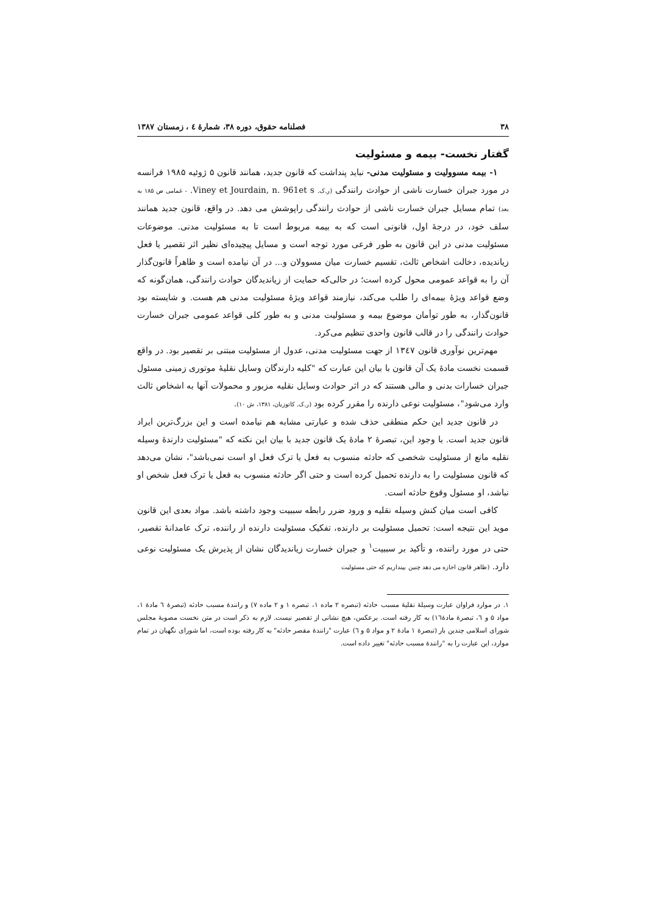۳۸ فصلنامه حقوق، دوره ۳۸، شمارهٔ ٤ ، زمستان ۱۳۸۷
گفتار نخست- بیمه و مسئولیت
۱- بیمه مسوولیت و مسئولیت مدنی- نباید پنداشت که قانون جدید، همانند قانون ۵ ژوئیه ۱۹۸۵ فرانسه در مورد جبران خسارت ناشی از حوادث رانندگی (ر.ک. Viney et Jourdain, n. 961et s. - غمامی ص ۱۸۵ به بعد) تمام مسایل جبران خسارت ناشی از حوادث رانندگی راپوشش می دهد. در واقع، قانون جدید همانند سلف خود، در درجهٔ اول، قانونی است که به بیمه مربوط است تا به مسئولیت مدنی. موضوعات مسئولیت مدنی در این قانون به طور فرعی مورد توجه است و مسایل پیچیده‌ای نظیر اثر تقصیر یا فعل زیاندیده، دخالت اشخاص ثالث، تقسیم خسارت میان مسوولان و... در آن نیامده است و ظاهراً قانون‌گذار آن را به قواعد عمومی محول کرده است؛ در حالی‌که حمایت از زیاندیدگان حوادث رانندگی، همان‌گونه که وضع قواعد ویژهٔ بیمه‌ای را طلب می‌کند، نیازمند قواعد ویژهٔ مسئولیت مدنی هم هست. و شایسته بود قانون‌گذار، به طور توأمان موضوع بیمه و مسئولیت مدنی و به طور کلی قواعد عمومی جبران خسارت حوادث رانندگی را در قالب قانون واحدی تنظیم می‌کرد.
مهم‌ترین نوآوری قانون ۱۳٤۷ از جهت مسئولیت مدنی، عدول از مسئولیت مبتنی بر تقصیر بود. در واقع قسمت نخست مادهٔ یک آن قانون با بیان این عبارت که "کلیه دارندگان وسایل نقلیهٔ موتوری زمینی مسئول جبران خسارات بدنی و مالی هستند که در اثر حوادث وسایل نقلیه مزبور و محمولات آنها به اشخاص ثالث وارد می‌شود"، مسئولیت نوعی دارنده را مقرر کرده بود (ر.ک. کاتوزیان، ۱۳۸۱، ش ۱۰).
در قانون جدید این حکم منطقی حذف شده و عبارتی مشابه هم نیامده است و این بزرگ‌ترین ایراد قانون جدید است. با وجود این، تبصرهٔ ۲ مادهٔ یک قانون جدید با بیان این نکته که "مسئولیت دارندهٔ وسیله نقلیه مانع از مسئولیت شخصی که حادثه منسوب به فعل یا ترک فعل او است نمی‌باشد"، نشان می‌دهد که قانون مسئولیت را به دارنده تحمیل کرده است و حتی اگر حادثه منسوب به فعل یا ترک فعل شخص او نباشد، او مسئول وقوع حادثه است.
کافی است میان کنش وسیله نقلیه و ورود ضرر رابطه سببیت وجود داشته باشد. مواد بعدی این قانون موید این نتیجه است: تحمیل مسئولیت بر دارنده، تفکیک مسئولیت دارنده از راننده، ترک عامدانهٔ تقصیر، حتی در مورد راننده، و تأکید بر سببیت<sup>۱</sup> و جبران خسارت زیاندیدگان نشان از پذیرش یک مسئولیت نوعی دارد. (ظاهر قانون اجازه می دهد چنین بپنداریم که حتی مسئولیت
۱. در موارد فراوان عبارت وسیلهٔ نقلیهٔ مسبب حادثه (تبصره ۲ ماده ۱، تبصره ۱ و ۲ ماده ۷) و رانندهٔ مسبب حادثه (تبصرهٔ ٦ مادهٔ ۱، مواد ۵ و ٦، تبصرهٔ مادهٔ١٦) به کار رفته است. برعکس، هیچ نشانی از تقصیر نیست. لازم به ذکر است در متن نخست مصوبهٔ مجلس شورای اسلامی چندین بار (تبصرهٔ ۱ مادهٔ ۲ و مواد ۵ و ٦) عبارت "رانندهٔ مقصر حادثه" به کار رفته بوده است، اما شورای نگهبان در تمام موارد، این عبارت را به "رانندهٔ مسبب حادثه" تغییر داده است.